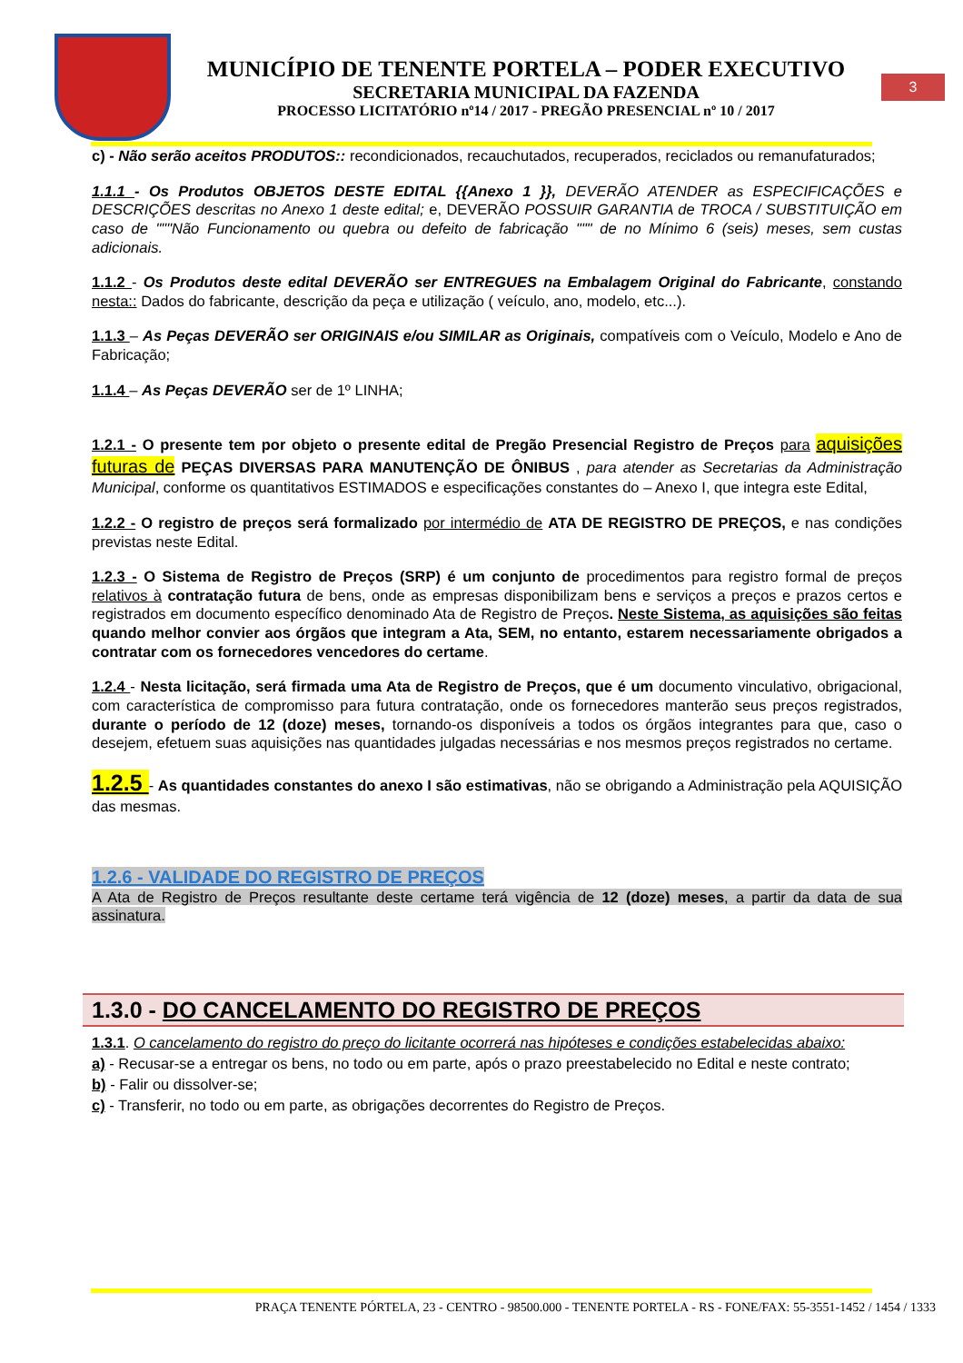MUNICÍPIO DE TENENTE PORTELA – PODER EXECUTIVO
SECRETARIA MUNICIPAL DA FAZENDA
PROCESSO LICITATÓRIO nº14 / 2017 - PREGÃO PRESENCIAL nº 10 / 2017
3
c) - Não serão aceitos PRODUTOS:: recondicionados, recauchutados, recuperados, reciclados ou remanufaturados;
1.1.1 - Os Produtos OBJETOS DESTE EDITAL {{Anexo 1 }}, DEVERÃO ATENDER as ESPECIFICAÇÕES e DESCRIÇÕES descritas no Anexo 1 deste edital; e, DEVERÃO POSSUIR GARANTIA de TROCA / SUBSTITUIÇÃO em caso de """Não Funcionamento ou quebra ou defeito de fabricação """ de no Mínimo 6 (seis) meses, sem custas adicionais.
1.1.2 - Os Produtos deste edital DEVERÃO ser ENTREGUES na Embalagem Original do Fabricante, constando nesta:: Dados do fabricante, descrição da peça e utilização ( veículo, ano, modelo, etc...).
1.1.3 – As Peças DEVERÃO ser ORIGINAIS e/ou SIMILAR as Originais, compatíveis com o Veículo, Modelo e Ano de Fabricação;
1.1.4 – As Peças DEVERÃO ser de 1º LINHA;
1.2.1 - O presente tem por objeto o presente edital de Pregão Presencial Registro de Preços para aquisições futuras de PEÇAS DIVERSAS PARA MANUTENÇÃO DE ÔNIBUS , para atender as Secretarias da Administração Municipal, conforme os quantitativos ESTIMADOS e especificações constantes do – Anexo I, que integra este Edital,
1.2.2 - O registro de preços será formalizado por intermédio de ATA DE REGISTRO DE PREÇOS, e nas condições previstas neste Edital.
1.2.3 - O Sistema de Registro de Preços (SRP) é um conjunto de procedimentos para registro formal de preços relativos à contratação futura de bens, onde as empresas disponibilizam bens e serviços a preços e prazos certos e registrados em documento específico denominado Ata de Registro de Preços. Neste Sistema, as aquisições são feitas quando melhor convier aos órgãos que integram a Ata, SEM, no entanto, estarem necessariamente obrigados a contratar com os fornecedores vencedores do certame.
1.2.4 - Nesta licitação, será firmada uma Ata de Registro de Preços, que é um documento vinculativo, obrigacional, com característica de compromisso para futura contratação, onde os fornecedores manterão seus preços registrados, durante o período de 12 (doze) meses, tornando-os disponíveis a todos os órgãos integrantes para que, caso o desejem, efetuem suas aquisições nas quantidades julgadas necessárias e nos mesmos preços registrados no certame.
1.2.5 - As quantidades constantes do anexo I são estimativas, não se obrigando a Administração pela AQUISIÇÃO das mesmas.
1.2.6 - VALIDADE DO REGISTRO DE PREÇOS
A Ata de Registro de Preços resultante deste certame terá vigência de 12 (doze) meses, a partir da data de sua assinatura.
1.3.0 - DO CANCELAMENTO DO REGISTRO DE PREÇOS
1.3.1. O cancelamento do registro do preço do licitante ocorrerá nas hipóteses e condições estabelecidas abaixo:
a) - Recusar-se a entregar os bens, no todo ou em parte, após o prazo preestabelecido no Edital e neste contrato;
b) - Falir ou dissolver-se;
c) - Transferir, no todo ou em parte, as obrigações decorrentes do Registro de Preços.
PRAÇA TENENTE PÓRTELA, 23 - CENTRO - 98500.000 - TENENTE PORTELA - RS - FONE/FAX: 55-3551-1452 / 1454 / 1333